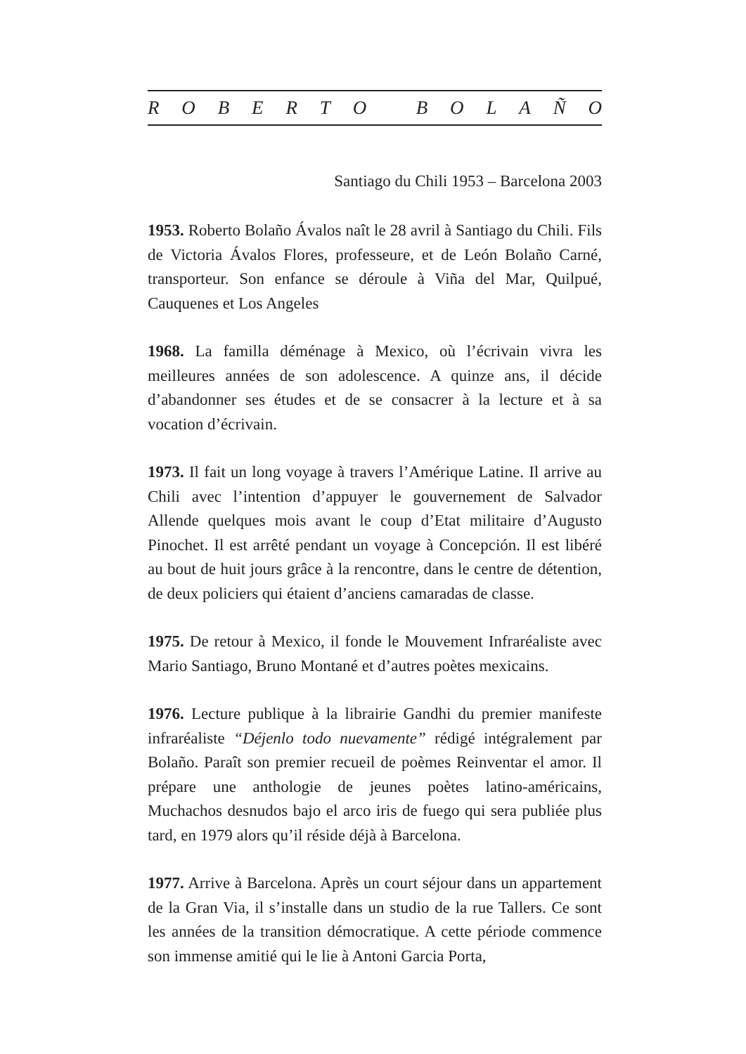ROBERTO BOLAÑO
Santiago du Chili 1953 – Barcelona 2003
1953. Roberto Bolaño Ávalos naît le 28 avril à Santiago du Chili. Fils de Victoria Ávalos Flores, professeure, et de León Bolaño Carné, transporteur. Son enfance se déroule à Viña del Mar, Quilpué, Cauquenes et Los Angeles
1968. La familla déménage à Mexico, où l’écrivain vivra les meilleures années de son adolescence. A quinze ans, il décide d’abandonner ses études et de se consacrer à la lecture et à sa vocation d’écrivain.
1973. Il fait un long voyage à travers l’Amérique Latine. Il arrive au Chili avec l’intention d’appuyer le gouvernement de Salvador Allende quelques mois avant le coup d’Etat militaire d’Augusto Pinochet. Il est arrêté pendant un voyage à Concepción. Il est libéré au bout de huit jours grâce à la rencontre, dans le centre de détention, de deux policiers qui étaient d’anciens camaradas de classe.
1975. De retour à Mexico, il fonde le Mouvement Infraréaliste avec Mario Santiago, Bruno Montané et d’autres poètes mexicains.
1976. Lecture publique à la librairie Gandhi du premier manifeste infraréaliste “Déjenlo todo nuevamente” rédigé intégralement par Bolaño. Paraît son premier recueil de poèmes Reinventar el amor. Il prépare une anthologie de jeunes poètes latino-américains, Muchachos desnudos bajo el arco iris de fuego qui sera publiée plus tard, en 1979 alors qu’il réside déjà à Barcelona.
1977. Arrive à Barcelona. Après un court séjour dans un appartement de la Gran Via, il s’installe dans un studio de la rue Tallers. Ce sont les années de la transition démocratique. A cette période commence son immense amitié qui le lie à Antoni Garcia Porta,